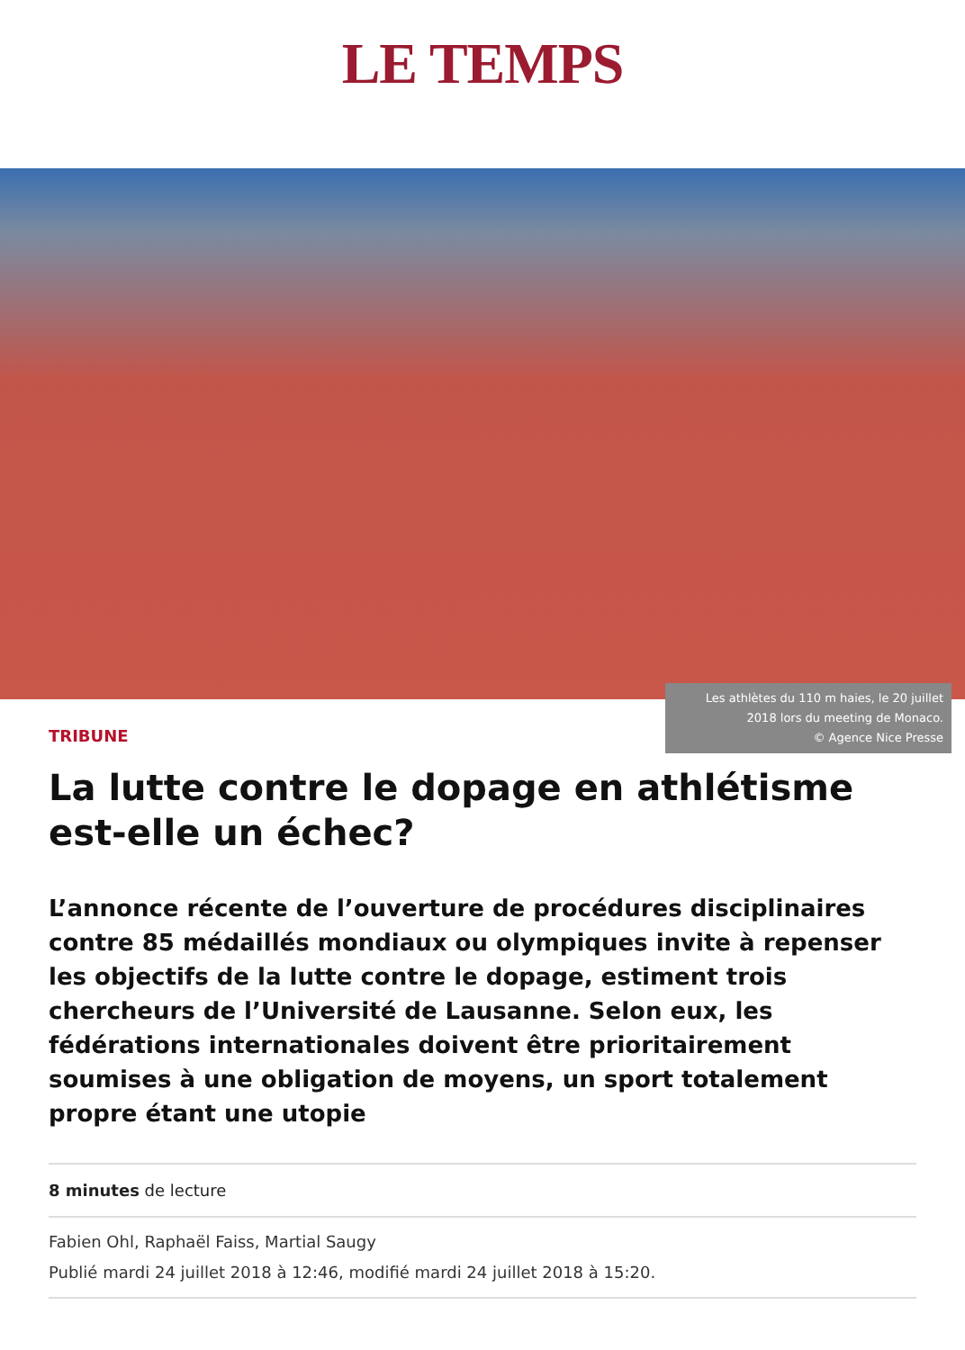LE TEMPS
Les athlètes du 110 m haies, le 20 juillet 2018 lors du meeting de Monaco.
© Agence Nice Presse
TRIBUNE
La lutte contre le dopage en athlétisme est-elle un échec?
L’annonce récente de l’ouverture de procédures disciplinaires contre 85 médaillés mondiaux ou olympiques invite à repenser les objectifs de la lutte contre le dopage, estiment trois chercheurs de l’Université de Lausanne. Selon eux, les fédérations internationales doivent être prioritairement soumises à une obligation de moyens, un sport totalement propre étant une utopie
8 minutes de lecture
Fabien Ohl, Raphaël Faiss, Martial Saugy
Publié mardi 24 juillet 2018 à 12:46, modifié mardi 24 juillet 2018 à 15:20.